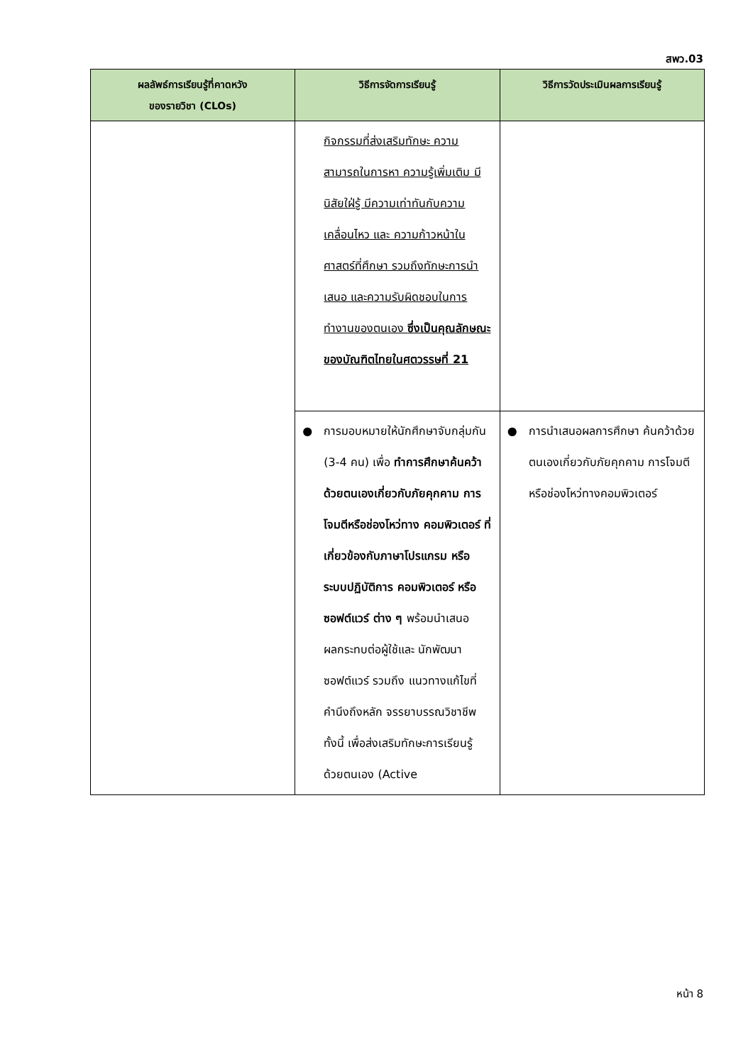สพว.03
| ผลลัพธ์การเรียนรู้ที่คาดหวัง ของรายวิชา (CLOs) | วิธีการจัดการเรียนรู้ | วิธีการวัดประเมินผลการเรียนรู้ |
| --- | --- | --- |
| | กิจกรรมที่ส่งเสริมทักษะ ความสามารถในการหา ความรู้เพิ่มเติม มีนิสัยใฝ่รู้ มีความเท่าทันกับความเคลื่อนไหว และ ความก้าวหน้าในศาสตร์ที่ศึกษา รวมถึงทักษะการนำเสนอ และความรับผิดชอบในการทำงานของตนเอง ซึ่งเป็นคุณลักษณะของบัณฑิตไทยในศตวรรษที่ 21 | |
| | ● การมอบหมายให้นักศึกษาจับกลุ่มกัน (3-4 คน) เพื่อ ทำการศึกษาค้นคว้าด้วยตนเองเกี่ยวกับภัยคุกคาม การโจมตีหรือช่องโหว่ทาง คอมพิวเตอร์ ที่เกี่ยวข้องกับภาษาโปรแกรม หรือ ระบบปฏิบัติการ คอมพิวเตอร์ หรือซอฟต์แวร์ ต่าง ๆ พร้อมนำเสนอ ผลกระทบต่อผู้ใช้และ นักพัฒนาซอฟต์แวร์ รวมถึง แนวทางแก้ไขที่คำนึงถึงหลัก จรรยาบรรณวิชาชีพ ทั้งนี้ เพื่อส่งเสริมทักษะการเรียนรู้ ด้วยตนเอง (Active | ● การนำเสนอผลการศึกษา ค้นคว้าด้วยตนเองเกี่ยวกับภัยคุกคาม การโจมตีหรือช่องโหว่ทางคอมพิวเตอร์ |
หน้า 8